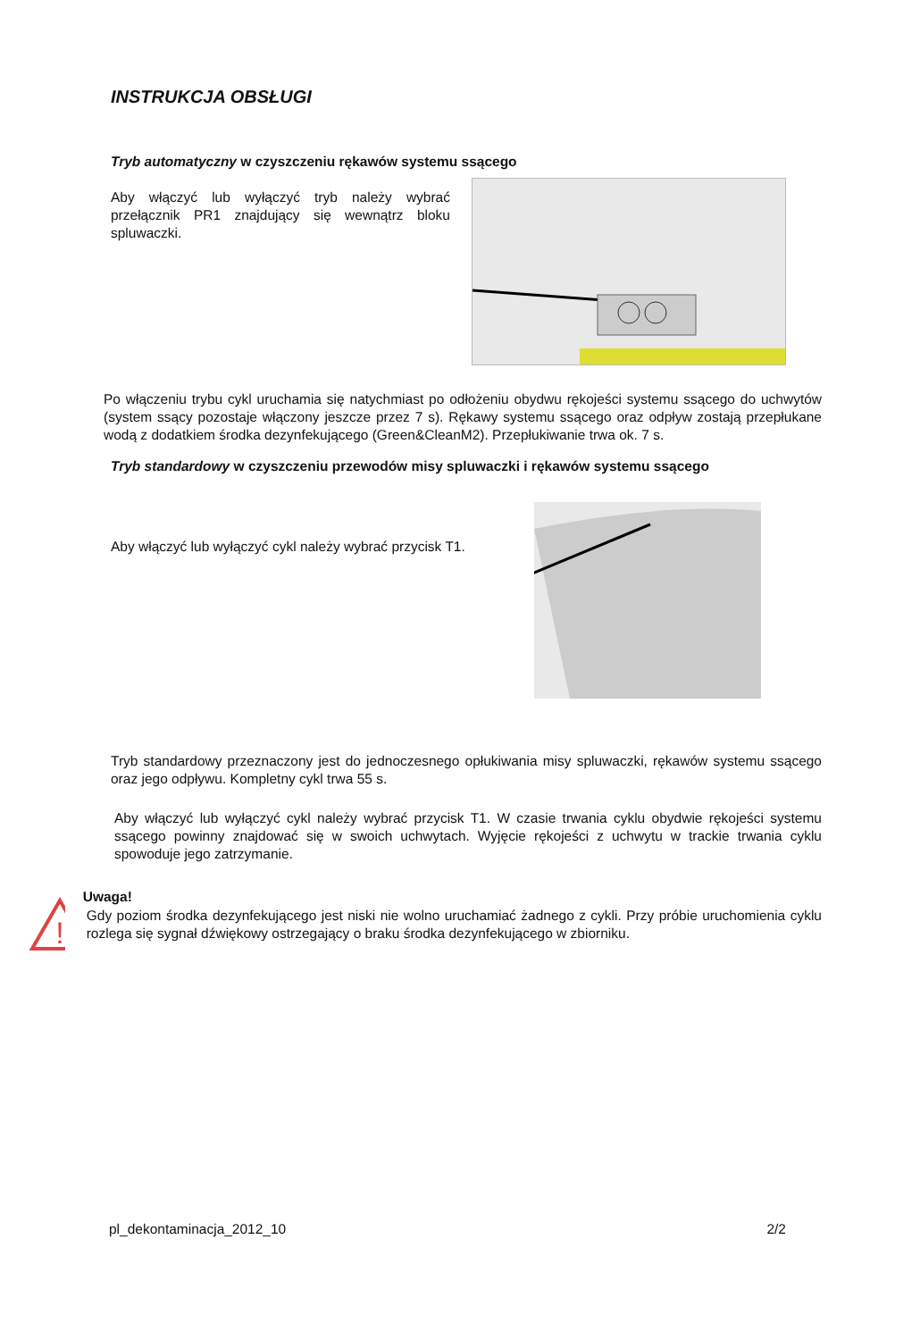INSTRUKCJA OBSŁUGI
Tryb automatyczny w czyszczeniu rękawów systemu ssącego
Aby włączyć lub wyłączyć tryb należy wybrać przełącznik PR1 znajdujący się wewnątrz bloku spluwaczki.
Po włączeniu trybu cykl uruchamia się natychmiast po odłożeniu obydwu rękojeści systemu ssącego do uchwytów (system ssący pozostaje włączony jeszcze przez 7 s). Rękawy systemu ssącego oraz odpływ zostają przepłukane wodą z dodatkiem środka dezynfekującego (Green&CleanM2). Przepłukiwanie trwa ok. 7 s.
Tryb standardowy w czyszczeniu przewodów misy spluwaczki i rękawów systemu ssącego
Aby włączyć lub wyłączyć cykl należy wybrać przycisk T1.
Tryb standardowy przeznaczony jest do jednoczesnego opłukiwania misy spluwaczki, rękawów systemu ssącego oraz jego odpływu. Kompletny cykl trwa 55 s.
Aby włączyć lub wyłączyć cykl należy wybrać przycisk T1. W czasie trwania cyklu obydwie rękojeści systemu ssącego powinny znajdować się w swoich uchwytach. Wyjęcie rękojeści z uchwytu w trackie trwania cyklu spowoduje jego zatrzymanie.
!
Uwaga!
Gdy poziom środka dezynfekującego jest niski nie wolno uruchamiać żadnego z cykli. Przy próbie uruchomienia cyklu rozlega się sygnał dźwiękowy ostrzegający o braku środka dezynfekującego w zbiorniku.
pl_dekontaminacja_2012_10 2/2